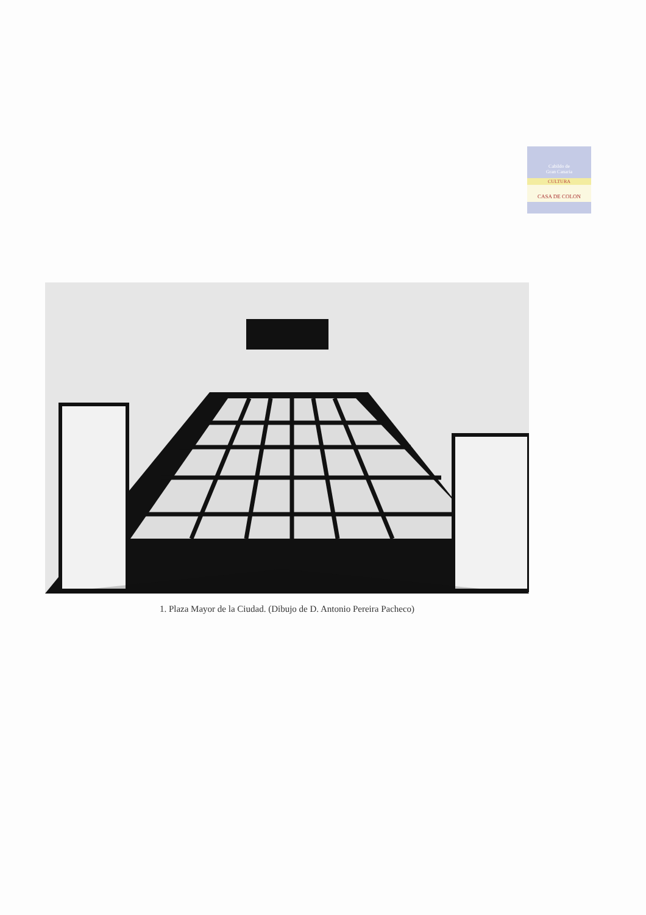Cabildo de
Gran Canaria
CULTURA
CASA DE COLON
1. Plaza Mayor de la Ciudad. (Dibujo de D. Antonio Pereira Pacheco)